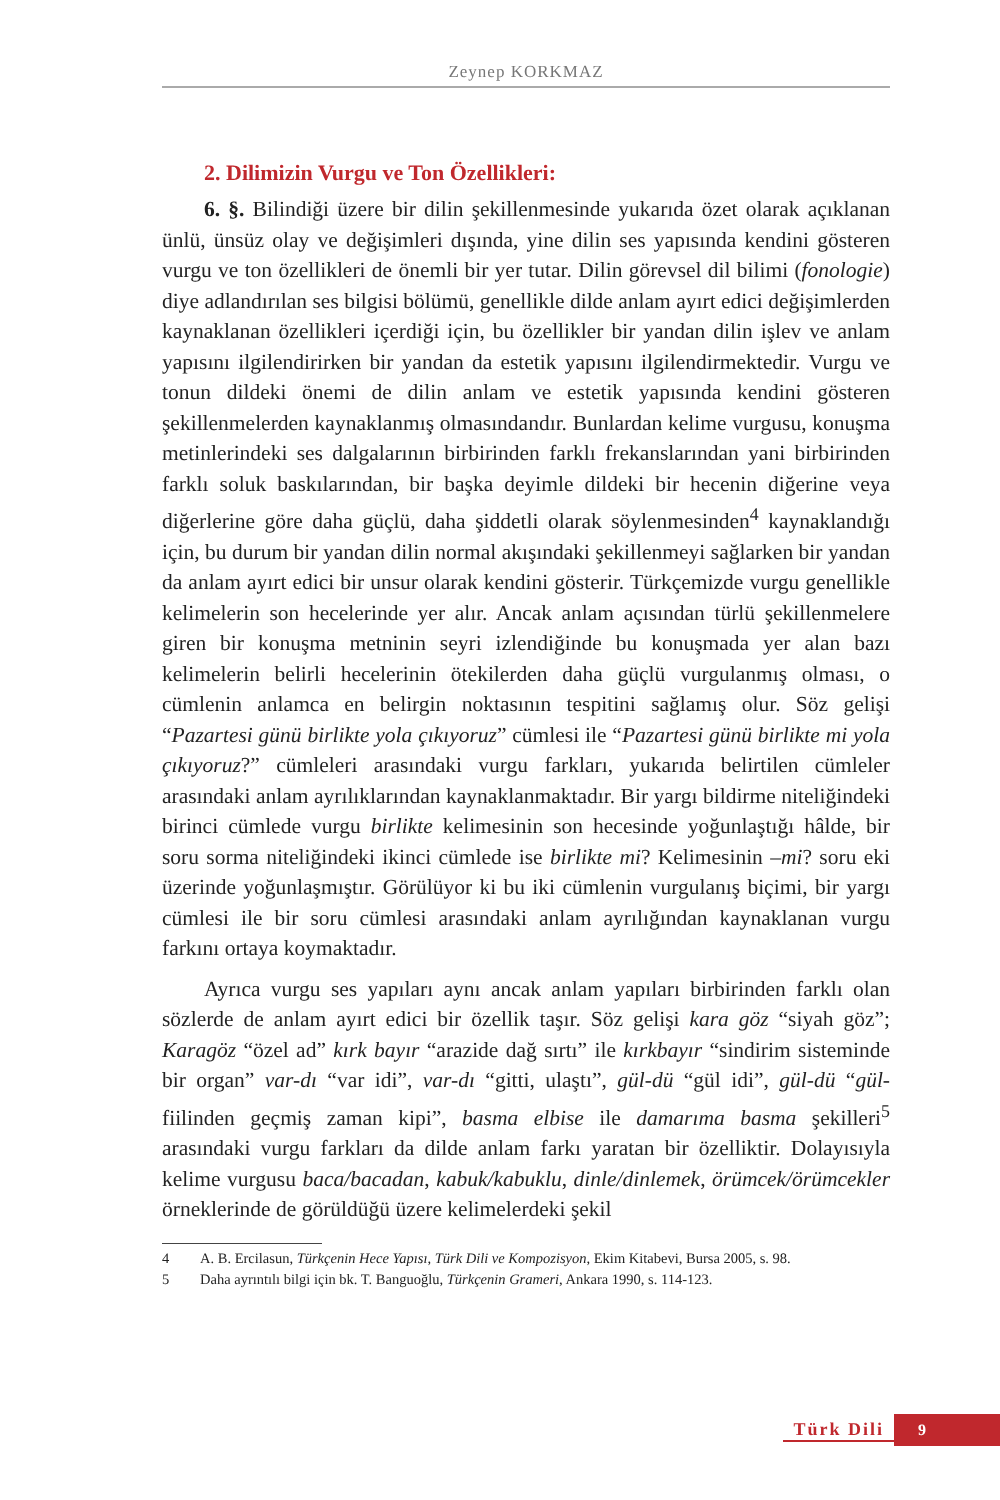Zeynep KORKMAZ
2. Dilimizin Vurgu ve Ton Özellikleri:
6. §. Bilindiği üzere bir dilin şekillenmesinde yukarıda özet olarak açıklanan ünlü, ünsüz olay ve değişimleri dışında, yine dilin ses yapısında kendini gösteren vurgu ve ton özellikleri de önemli bir yer tutar. Dilin görevsel dil bilimi (fonologie) diye adlandırılan ses bilgisi bölümü, genellikle dilde anlam ayırt edici değişimlerden kaynaklanan özellikleri içerdiği için, bu özellikler bir yandan dilin işlev ve anlam yapısını ilgilendirirken bir yandan da estetik yapısını ilgilendirmektedir. Vurgu ve tonun dildeki önemi de dilin anlam ve estetik yapısında kendini gösteren şekillenmelerden kaynaklanmış olmasındandır. Bunlardan kelime vurgusu, konuşma metinlerindeki ses dalgalarının birbirinden farklı frekanslarından yani birbirinden farklı soluk baskılarından, bir başka deyimle dildeki bir hecenin diğerine veya diğerlerine göre daha güçlü, daha şiddetli olarak söylenmesinden<sup>4</sup> kaynaklandığı için, bu durum bir yandan dilin normal akışındaki şekillenmeyi sağlarken bir yandan da anlam ayırt edici bir unsur olarak kendini gösterir. Türkçemizde vurgu genellikle kelimelerin son hecelerinde yer alır. Ancak anlam açısından türlü şekillenmelere giren bir konuşma metninin seyri izlendiğinde bu konuşmada yer alan bazı kelimelerin belirli hecelerinin ötekilerden daha güçlü vurgulanmış olması, o cümlenin anlamca en belirgin noktasının tespitini sağlamış olur. Söz gelişi “Pazartesi günü birlikte yola çıkıyoruz” cümlesi ile “Pazartesi günü birlikte mi yola çıkıyoruz?” cümleleri arasındaki vurgu farkları, yukarıda belirtilen cümleler arasındaki anlam ayrılıklarından kaynaklanmaktadır. Bir yargı bildirme niteliğindeki birinci cümlede vurgu birlikte kelimesinin son hecesinde yoğunlaştığı hâlde, bir soru sorma niteliğindeki ikinci cümlede ise birlikte mi? Kelimesinin –mi? soru eki üzerinde yoğunlaşmıştır. Görülüyor ki bu iki cümlenin vurgulanış biçimi, bir yargı cümlesi ile bir soru cümlesi arasındaki anlam ayrılığından kaynaklanan vurgu farkını ortaya koymaktadır.
Ayrıca vurgu ses yapıları aynı ancak anlam yapıları birbirinden farklı olan sözlerde de anlam ayırt edici bir özellik taşır. Söz gelişi kara göz “siyah göz”; Karagöz “özel ad” kırk bayır “arazide dağ sırtı” ile kırkbayır “sindirim sisteminde bir organ” var-dı “var idi”, var-dı “gitti, ulaştı”, gül-dü “gül idi”, gül-dü “gül- fiilinden geçmiş zaman kipi”, basma elbise ile damarıma basma şekilleri<sup>5</sup> arasındaki vurgu farkları da dilde anlam farkı yaratan bir özelliktir. Dolayısıyla kelime vurgusu baca/bacadan, kabuk/kabuklu, dinle/dinlemek, örümcek/örümcekler örneklerinde de görüldüğü üzere kelimelerdeki şekil
4 A. B. Ercilasun, Türkçenin Hece Yapısı, Türk Dili ve Kompozisyon, Ekim Kitabevi, Bursa 2005, s. 98.
5 Daha ayrıntılı bilgi için bk. T. Banguoğlu, Türkçenin Grameri, Ankara 1990, s. 114-123.
Türk Dili 9